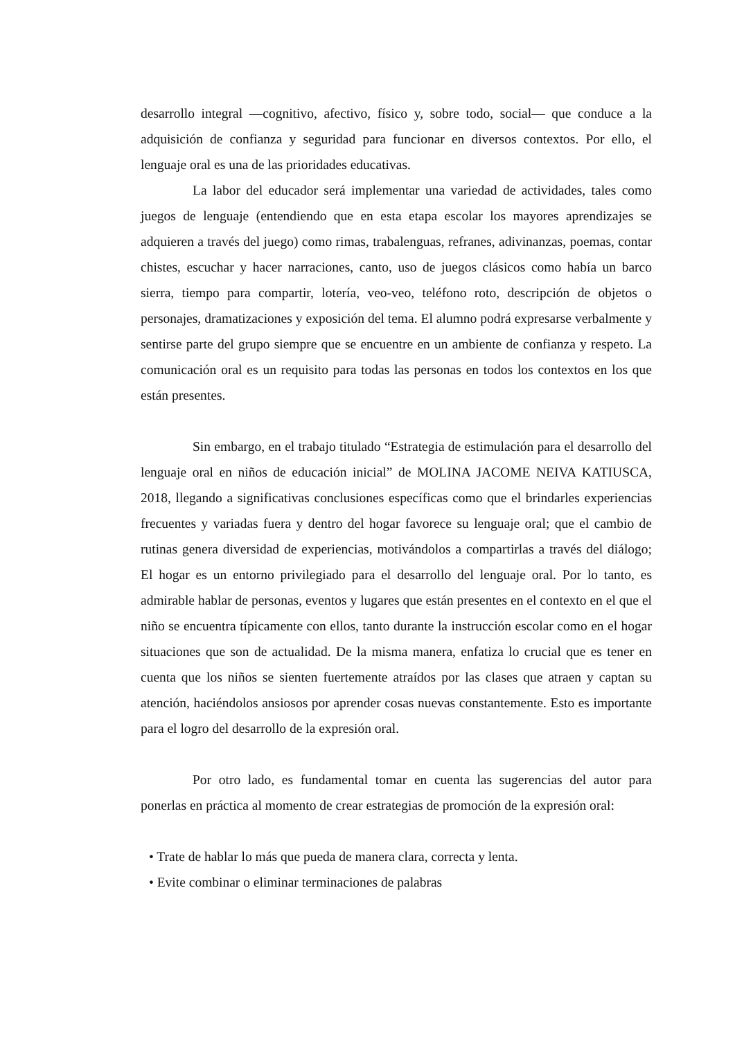desarrollo integral —cognitivo, afectivo, físico y, sobre todo, social— que conduce a la adquisición de confianza y seguridad para funcionar en diversos contextos. Por ello, el lenguaje oral es una de las prioridades educativas.
La labor del educador será implementar una variedad de actividades, tales como juegos de lenguaje (entendiendo que en esta etapa escolar los mayores aprendizajes se adquieren a través del juego) como rimas, trabalenguas, refranes, adivinanzas, poemas, contar chistes, escuchar y hacer narraciones, canto, uso de juegos clásicos como había un barco sierra, tiempo para compartir, lotería, veo-veo, teléfono roto, descripción de objetos o personajes, dramatizaciones y exposición del tema. El alumno podrá expresarse verbalmente y sentirse parte del grupo siempre que se encuentre en un ambiente de confianza y respeto. La comunicación oral es un requisito para todas las personas en todos los contextos en los que están presentes.
Sin embargo, en el trabajo titulado “Estrategia de estimulación para el desarrollo del lenguaje oral en niños de educación inicial” de MOLINA JACOME NEIVA KATIUSCA, 2018, llegando a significativas conclusiones específicas como que el brindarles experiencias frecuentes y variadas fuera y dentro del hogar favorece su lenguaje oral; que el cambio de rutinas genera diversidad de experiencias, motivándolos a compartirlas a través del diálogo; El hogar es un entorno privilegiado para el desarrollo del lenguaje oral. Por lo tanto, es admirable hablar de personas, eventos y lugares que están presentes en el contexto en el que el niño se encuentra típicamente con ellos, tanto durante la instrucción escolar como en el hogar situaciones que son de actualidad. De la misma manera, enfatiza lo crucial que es tener en cuenta que los niños se sienten fuertemente atraídos por las clases que atraen y captan su atención, haciéndolos ansiosos por aprender cosas nuevas constantemente. Esto es importante para el logro del desarrollo de la expresión oral.
Por otro lado, es fundamental tomar en cuenta las sugerencias del autor para ponerlas en práctica al momento de crear estrategias de promoción de la expresión oral:
• Trate de hablar lo más que pueda de manera clara, correcta y lenta.
• Evite combinar o eliminar terminaciones de palabras